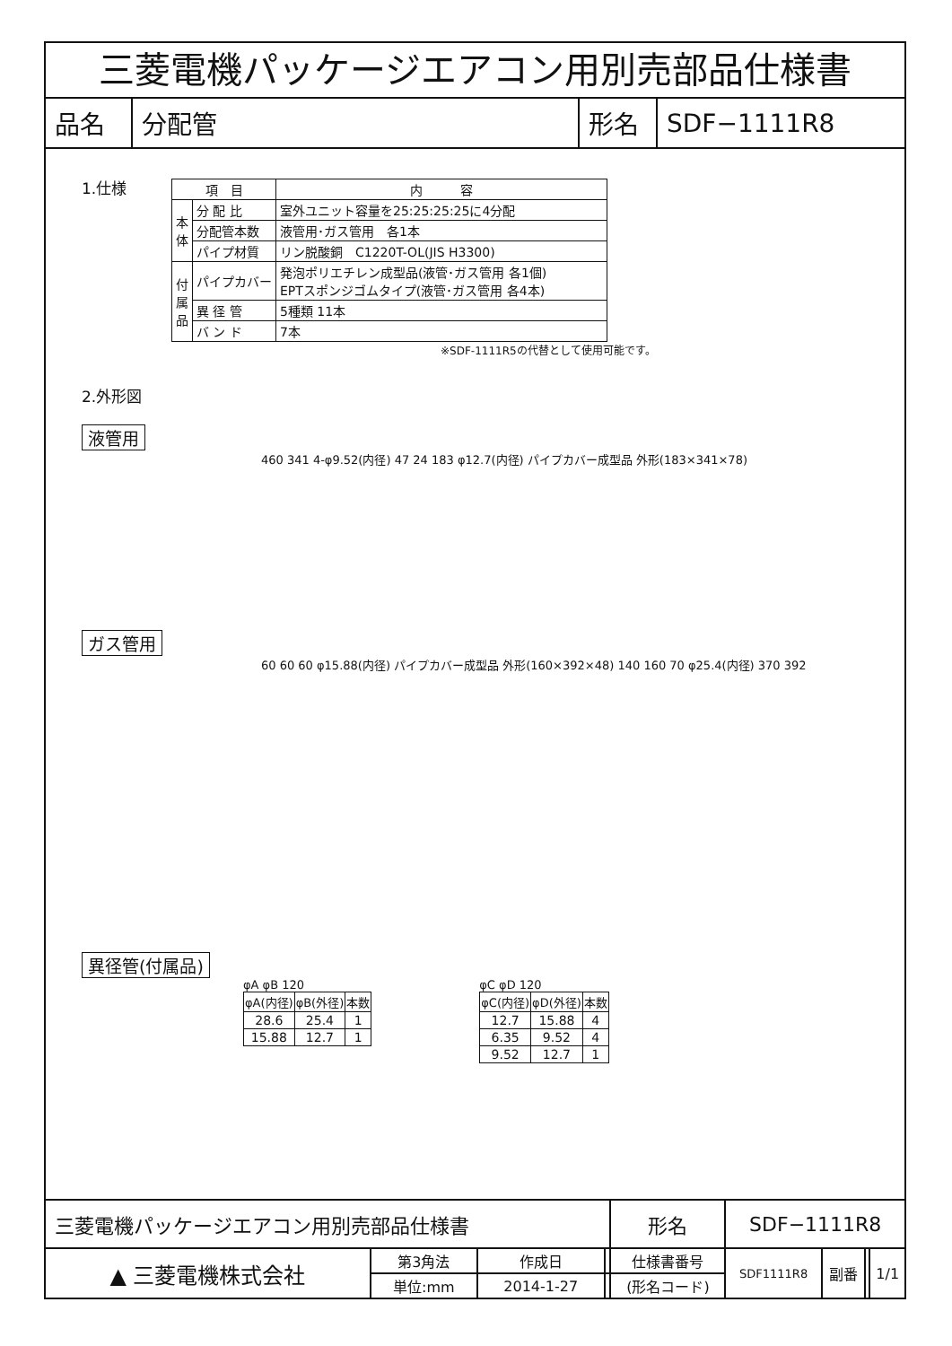三菱電機パッケージエアコン用別売部品仕様書
| 品名 | 分配管 | 形名 | SDF−1111R8 |
1.仕様
| 項 目 | | 内 容 |
| 本 体 | 分 配 比 | 室外ユニット容量を25:25:25:25に4分配 |
| | 分配管本数 | 液管用･ガス管用 各1本 |
| | パイプ材質 | リン脱酸銅 C1220T-OL(JIS H3300) |
| 付 属 品 | パイプカバー | 発泡ポリエチレン成型品(液管･ガス管用 各1個) EPTスポンジゴムタイプ(液管･ガス管用 各4本) |
| | 異 径 管 | 5種類 11本 |
| | バ ン ド | 7本 |
※SDF-1111R5の代替として使用可能です。
2.外形図
液管用
460 341 4-φ9.52(内径) 47 24 183 φ12.7(内径) パイプカバー成型品 外形(183×341×78)
ガス管用
60 60 60 φ15.88(内径) パイプカバー成型品 外形(160×392×48) 140 160 70 φ25.4(内径) 370 392
異径管(付属品)
φA φB 120
| φA(内径) | φB(外径) | 本数 |
| --- | --- | --- |
| 28.6 | 25.4 | 1 |
| 15.88 | 12.7 | 1 |
φC φD 120
| φC(内径) | φD(外径) | 本数 |
| --- | --- | --- |
| 12.7 | 15.88 | 4 |
| 6.35 | 9.52 | 4 |
| 9.52 | 12.7 | 1 |
| 三菱電機パッケージエアコン用別売部品仕様書 | | | | 形名 | SDF−1111R8 | | | |
| ▲ 三菱電機株式会社 | 第3角法 | 作成日 | | 仕様書番号 | SDF1111R8 | 副番 | | 1/1 |
| | 単位:mm | 2014-1-27 | | (形名コード) | | | | |